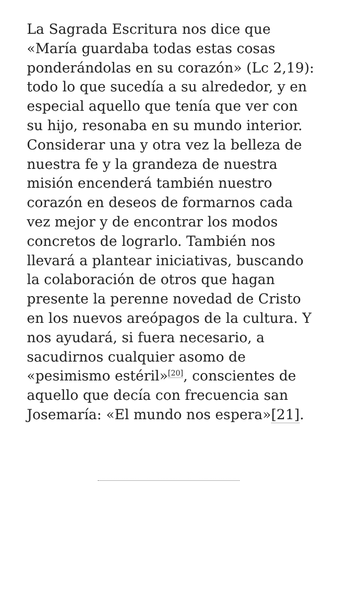La Sagrada Escritura nos dice que «María guardaba todas estas cosas ponderándolas en su corazón» (Lc 2,19): todo lo que sucedía a su alrededor, y en especial aquello que tenía que ver con su hijo, resonaba en su mundo interior. Considerar una y otra vez la belleza de nuestra fe y la grandeza de nuestra misión encenderá también nuestro corazón en deseos de formarnos cada vez mejor y de encontrar los modos concretos de lograrlo. También nos llevará a plantear iniciativas, buscando la colaboración de otros que hagan presente la perenne novedad de Cristo en los nuevos areópagos de la cultura. Y nos ayudará, si fuera necesario, a sacudirnos cualquier asomo de «pesimismo estéril»<sup>[20]</sup>, conscientes de aquello que decía con frecuencia san Josemaría: «El mundo nos espera»[21].